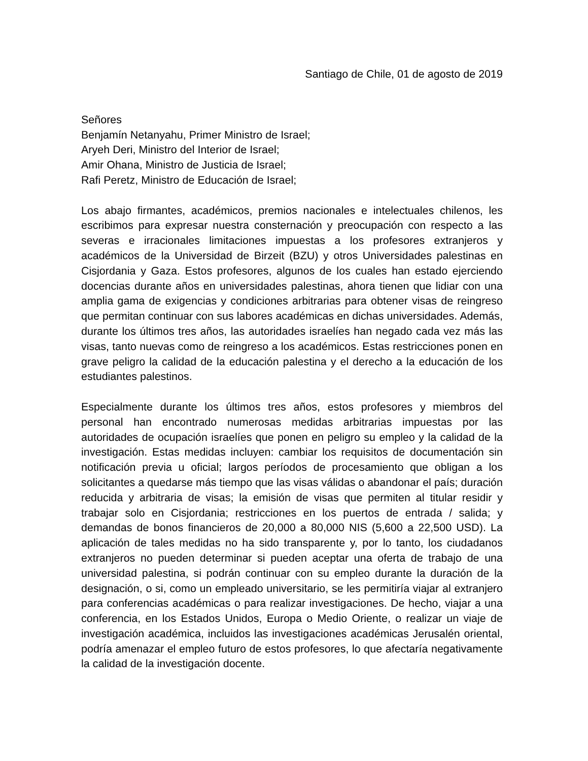Santiago de Chile, 01 de agosto de 2019
Señores
Benjamín Netanyahu, Primer Ministro de Israel;
Aryeh Deri, Ministro del Interior de Israel;
Amir Ohana, Ministro de Justicia de Israel;
Rafi Peretz, Ministro de Educación de Israel;
Los abajo firmantes, académicos, premios nacionales e intelectuales chilenos, les escribimos para expresar nuestra consternación y preocupación con respecto a las severas e irracionales limitaciones impuestas a los profesores extranjeros y académicos de la Universidad de Birzeit (BZU) y otros Universidades palestinas en Cisjordania y Gaza. Estos profesores, algunos de los cuales han estado ejerciendo docencias durante años en universidades palestinas, ahora tienen que lidiar con una amplia gama de exigencias y condiciones arbitrarias para obtener visas de reingreso que permitan continuar con sus labores académicas en dichas universidades. Además, durante los últimos tres años, las autoridades israelíes han negado cada vez más las visas, tanto nuevas como de reingreso a los académicos. Estas restricciones ponen en grave peligro la calidad de la educación palestina y el derecho a la educación de los estudiantes palestinos.
Especialmente durante los últimos tres años, estos profesores y miembros del personal han encontrado numerosas medidas arbitrarias impuestas por las autoridades de ocupación israelíes que ponen en peligro su empleo y la calidad de la investigación. Estas medidas incluyen: cambiar los requisitos de documentación sin notificación previa u oficial; largos períodos de procesamiento que obligan a los solicitantes a quedarse más tiempo que las visas válidas o abandonar el país; duración reducida y arbitraria de visas; la emisión de visas que permiten al titular residir y trabajar solo en Cisjordania; restricciones en los puertos de entrada / salida; y demandas de bonos financieros de 20,000 a 80,000 NIS (5,600 a 22,500 USD). La aplicación de tales medidas no ha sido transparente y, por lo tanto, los ciudadanos extranjeros no pueden determinar si pueden aceptar una oferta de trabajo de una universidad palestina, si podrán continuar con su empleo durante la duración de la designación, o si, como un empleado universitario, se les permitiría viajar al extranjero para conferencias académicas o para realizar investigaciones. De hecho, viajar a una conferencia, en los Estados Unidos, Europa o Medio Oriente, o realizar un viaje de investigación académica, incluidos las investigaciones académicas Jerusalén oriental, podría amenazar el empleo futuro de estos profesores, lo que afectaría negativamente la calidad de la investigación docente.